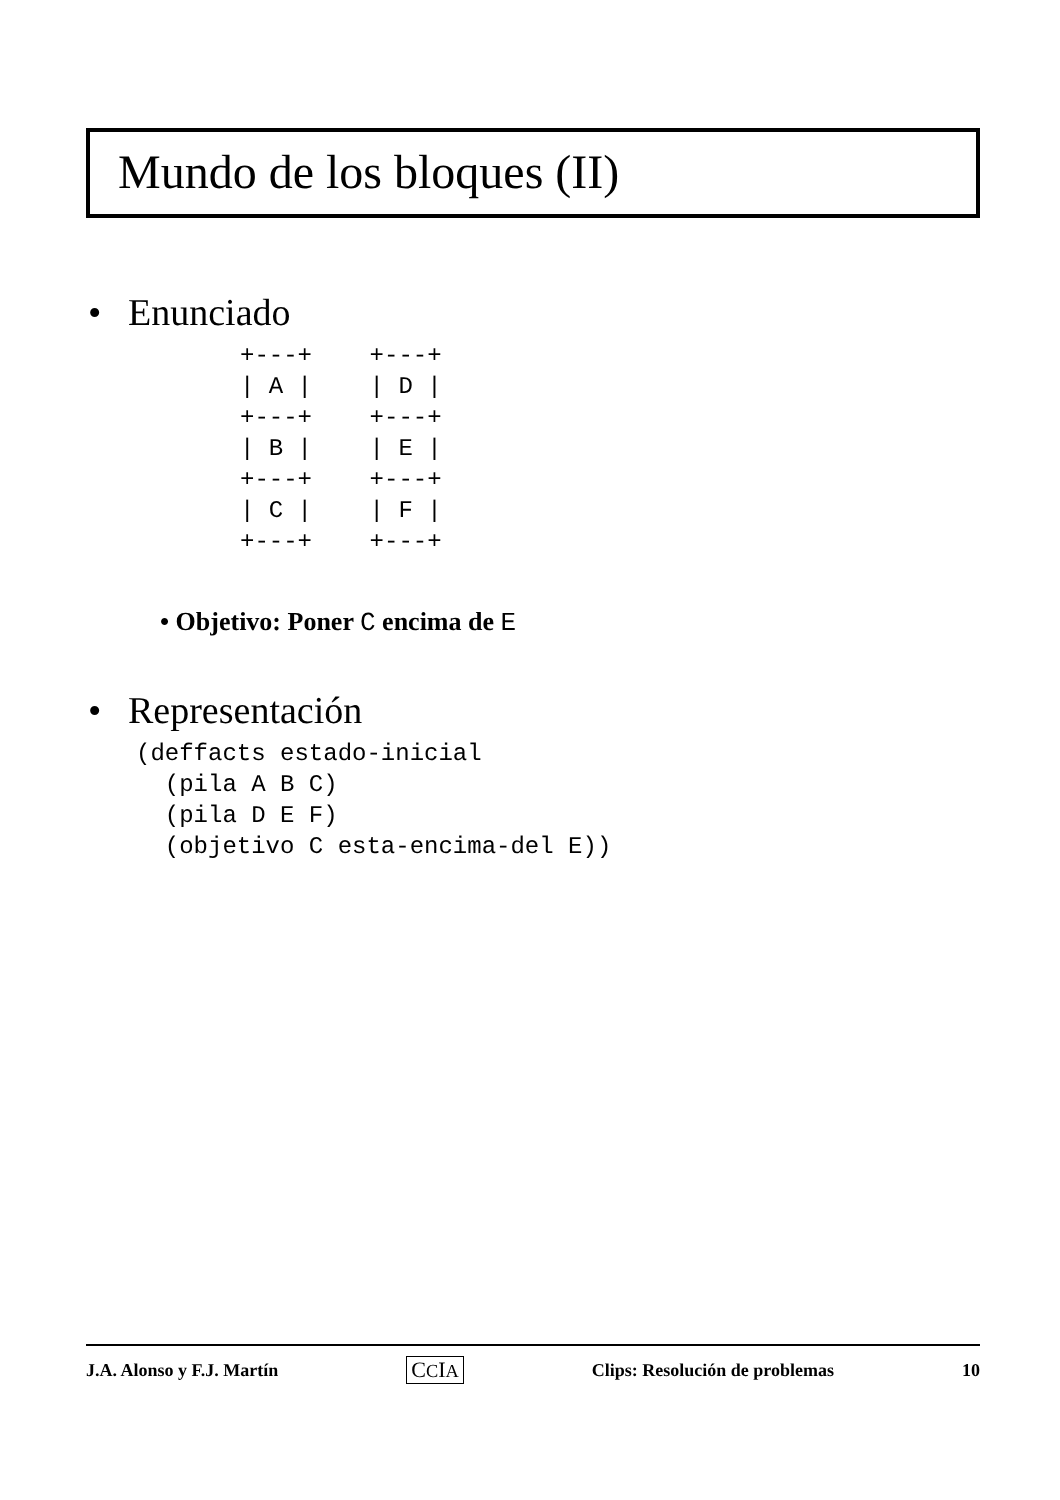Mundo de los bloques (II)
• Enunciado
+---+    +---+
| A |    | D |
+---+    +---+
| B |    | E |
+---+    +---+
| C |    | F |
+---+    +---+
• Objetivo: Poner C encima de E
• Representación
(deffacts estado-inicial
  (pila A B C)
  (pila D E F)
  (objetivo C esta-encima-del E))
J.A. Alonso y F.J. Martín CCIA Clips: Resolución de problemas 10